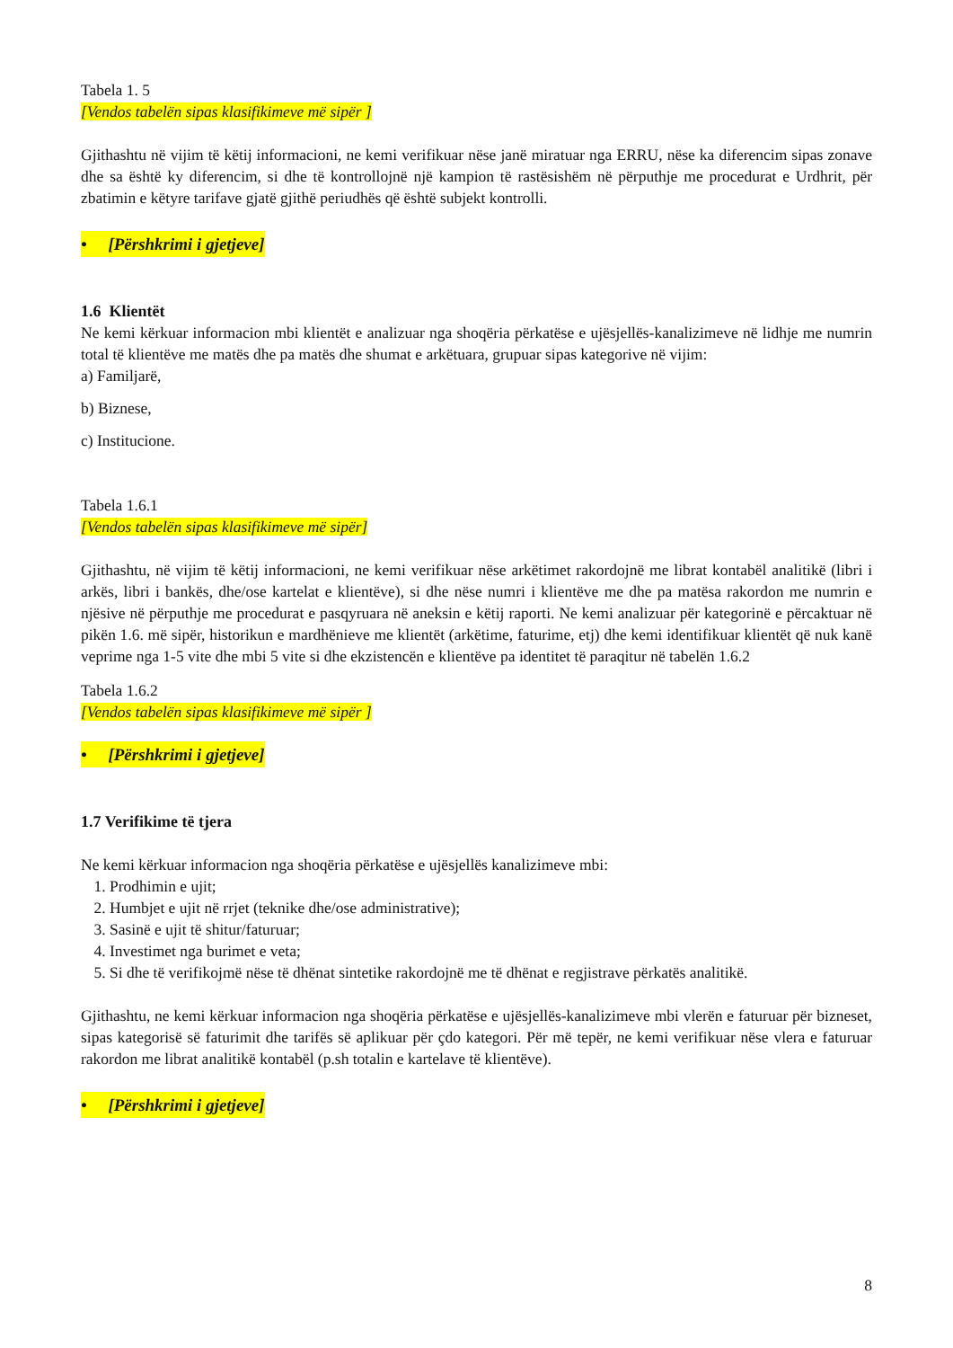Tabela 1. 5
[Vendos tabelën sipas klasifikimeve më sipër ]
Gjithashtu në vijim të këtij informacioni, ne kemi verifikuar nëse janë miratuar nga ERRU, nëse ka diferencim sipas zonave dhe sa është ky diferencim, si dhe të kontrollojnë një kampion të rastësishëm në përputhje me procedurat e Urdhrit, për zbatimin e këtyre tarifave gjatë gjithë periudhës që është subjekt kontrolli.
• [Përshkrimi i gjetjeve]
1.6 Klientët
Ne kemi kërkuar informacion mbi klientët e analizuar nga shoqëria përkatëse e ujësjellës-kanalizimeve në lidhje me numrin total të klientëve me matës dhe pa matës dhe shumat e arkëtuara, grupuar sipas kategorive në vijim:
a) Familjarë,
b) Biznese,
c) Institucione.
Tabela 1.6.1
[Vendos tabelën sipas klasifikimeve më sipër]
Gjithashtu, në vijim të këtij informacioni, ne kemi verifikuar nëse arkëtimet rakordojnë me librat kontabël analitikë (libri i arkës, libri i bankës, dhe/ose kartelat e klientëve), si dhe nëse numri i klientëve me dhe pa matësa rakordon me numrin e njësive në përputhje me procedurat e pasqyruara në aneksin e këtij raporti. Ne kemi analizuar për kategorinë e përcaktuar në pikën 1.6. më sipër, historikun e mardhënieve me klientët (arkëtime, faturime, etj) dhe kemi identifikuar klientët që nuk kanë veprime nga 1-5 vite dhe mbi 5 vite si dhe ekzistencën e klientëve pa identitet të paraqitur në tabelën 1.6.2
Tabela 1.6.2
[Vendos tabelën sipas klasifikimeve më sipër ]
• [Përshkrimi i gjetjeve]
1.7 Verifikime të tjera
Ne kemi kërkuar informacion nga shoqëria përkatëse e ujësjellës kanalizimeve mbi:
1. Prodhimin e ujit;
2. Humbjet e ujit në rrjet (teknike dhe/ose administrative);
3. Sasinë e ujit të shitur/faturuar;
4. Investimet nga burimet e veta;
5. Si dhe të verifikojmë nëse të dhënat sintetike rakordojnë me të dhënat e regjistrave përkatës analitikë.
Gjithashtu, ne kemi kërkuar informacion nga shoqëria përkatëse e ujësjellës-kanalizimeve mbi vlerën e faturuar për bizneset, sipas kategorisë së faturimit dhe tarifës së aplikuar për çdo kategori. Për më tepër, ne kemi verifikuar nëse vlera e faturuar rakordon me librat analitikë kontabël (p.sh totalin e kartelave të klientëve).
• [Përshkrimi i gjetjeve]
8